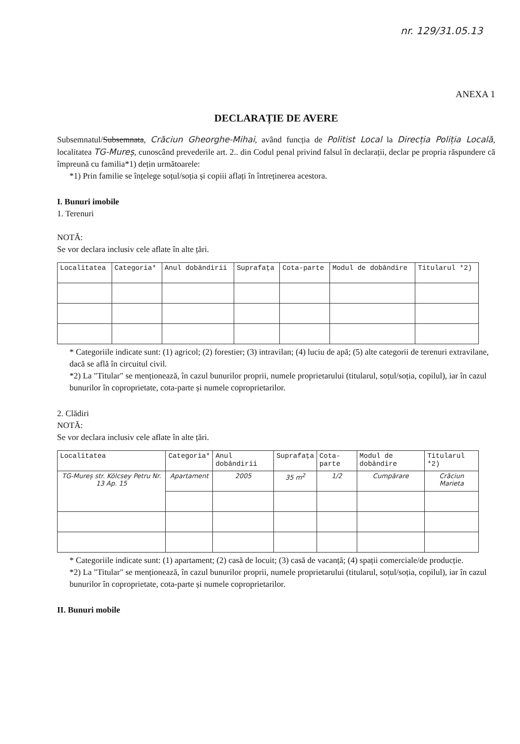nr. 129/31.05.13
ANEXA 1
DECLARAȚIE DE AVERE
Subsemnatul/Subsemnata, Crăciun Gheorghe-Mihai, având funcția de Politist Local la Direcția Poliția Locală, localitatea TG-Mureș, cunoscând prevederile art. 2.. din Codul penal privind falsul în declarații, declar pe propria răspundere că împreună cu familia*1) dețin următoarele:
*1) Prin familie se înțelege soțul/soția și copiii aflați în întreținerea acestora.
I. Bunuri imobile
1. Terenuri
NOTĂ:
Se vor declara inclusiv cele aflate în alte țări.
| Localitatea | Categoria* | Anul dobândirii | Suprafața | Cota-parte | Modul de dobândire | Titularul *2) |
| --- | --- | --- | --- | --- | --- | --- |
* Categoriile indicate sunt: (1) agricol; (2) forestier; (3) intravilan; (4) luciu de apă; (5) alte categorii de terenuri extravilane, dacă se află în circuitul civil.
*2) La "Titular" se menționează, în cazul bunurilor proprii, numele proprietarului (titularul, soțul/soția, copilul), iar în cazul bunurilor în coproprietate, cota-parte și numele coproprietarilor.
2. Clădiri
NOTĂ:
Se vor declara inclusiv cele aflate în alte țări.
| Localitatea | Categoria* | Anul dobândirii | Suprafața | Cota-parte | Modul de dobândire | Titularul *2) |
| --- | --- | --- | --- | --- | --- | --- |
| TG-Mureș str. Kölcsey Petru Nr. 13 Ap. 15 | Apartament | 2005 | 35 m<sup>2</sup> | 1/2 | Cumpărare | Crăciun Marieta |
* Categoriile indicate sunt: (1) apartament; (2) casă de locuit; (3) casă de vacanță; (4) spații comerciale/de producție.
*2) La "Titular" se menționează, în cazul bunurilor proprii, numele proprietarului (titularul, soțul/soția, copilul), iar în cazul bunurilor în coproprietate, cota-parte și numele coproprietarilor.
II. Bunuri mobile